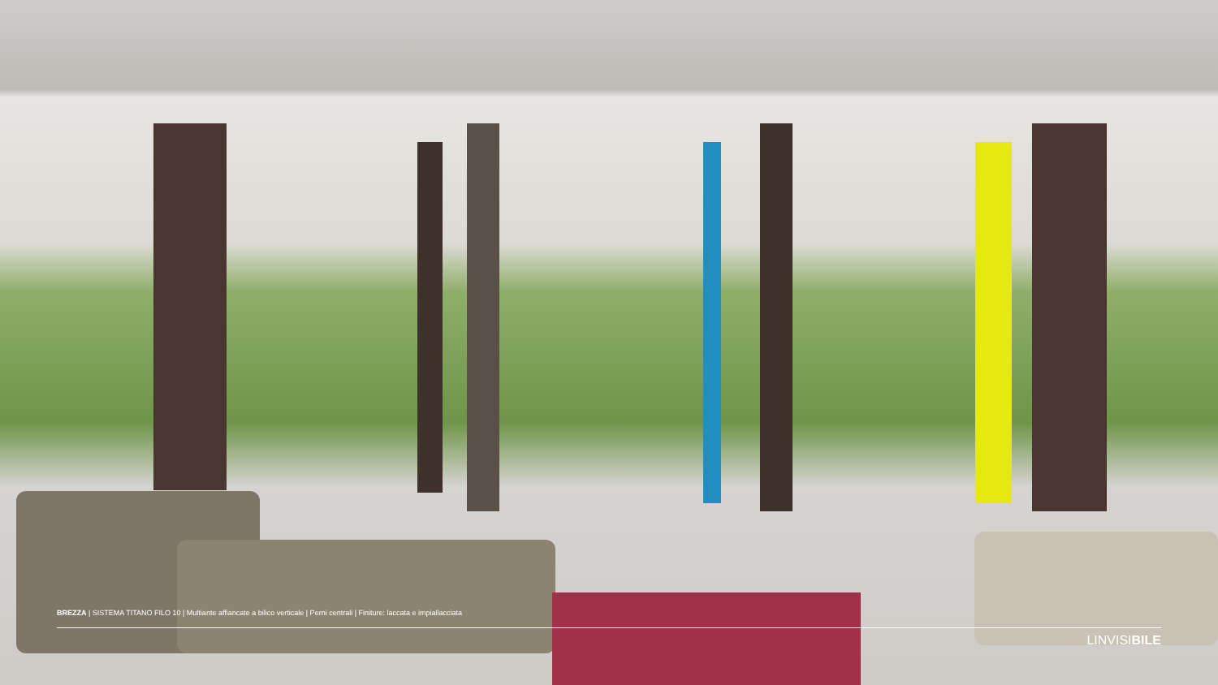BREZZA | SISTEMA TITANO FILO 10 | Multiante affiancate a bilico verticale | Perni centrali | Finiture: laccata e impiallacciata
LINVISIBILE